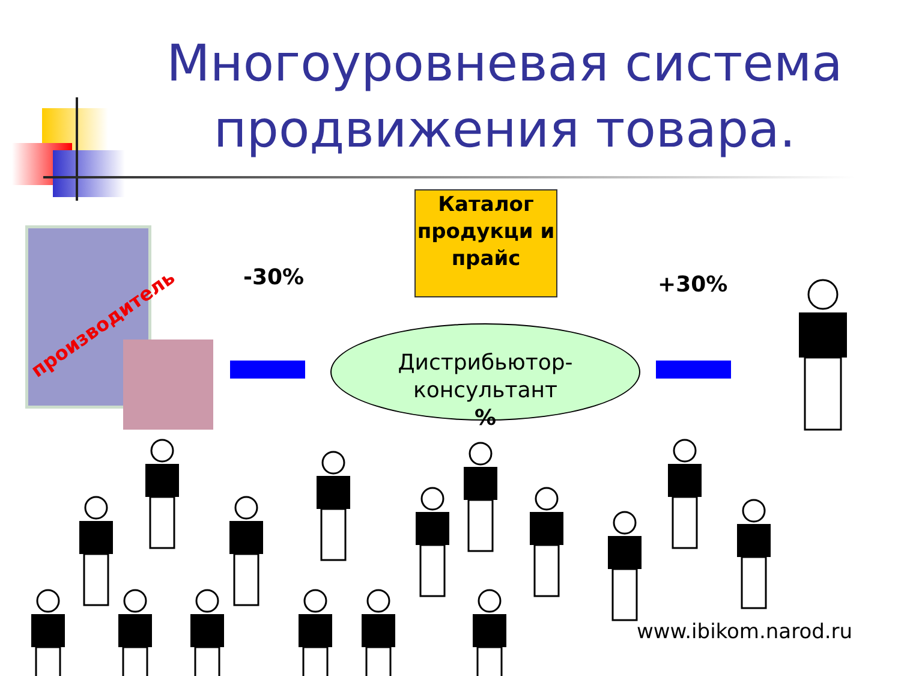Многоуровневая система продвижения товара.
производитель
-30%
Каталог продукци и прайс
+30%
Дистрибьютор-
консультант
%
www.ibikom.narod.ru